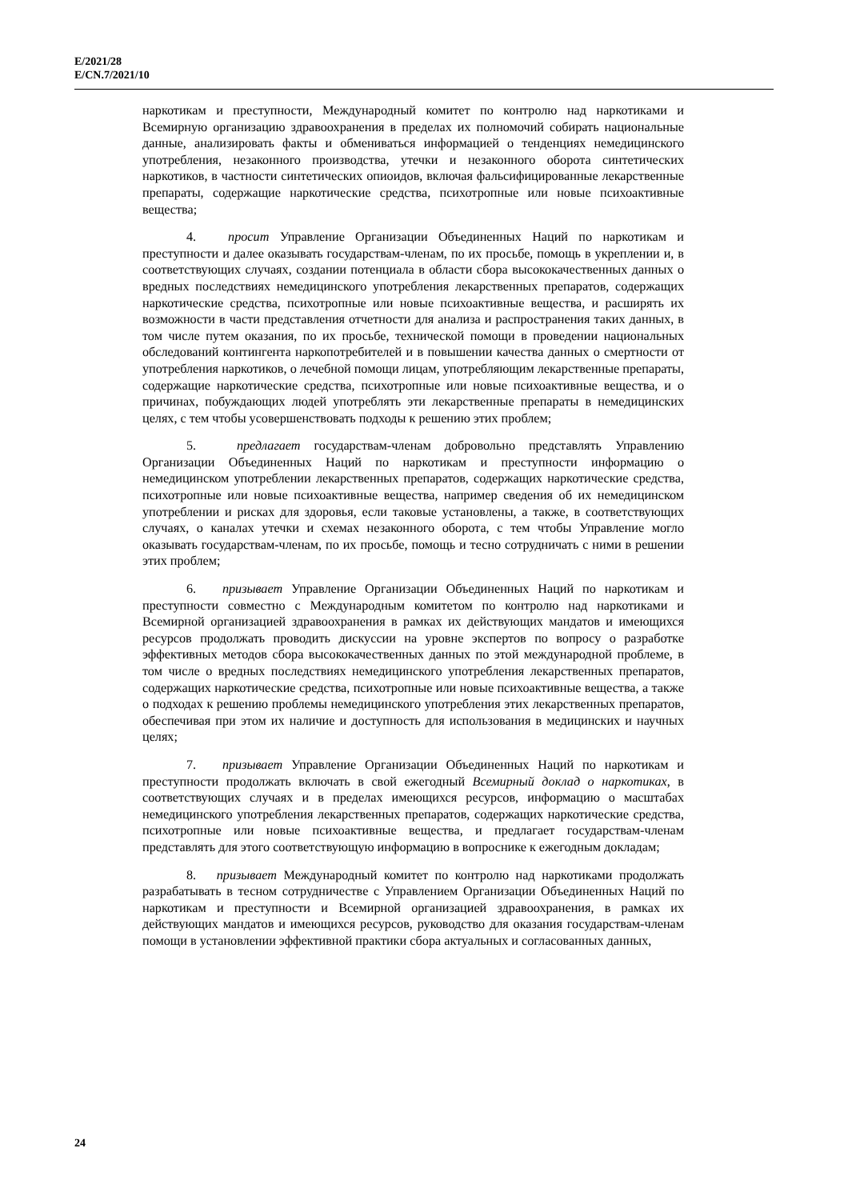E/2021/28
E/CN.7/2021/10
наркотикам и преступности, Международный комитет по контролю над наркотиками и Всемирную организацию здравоохранения в пределах их полномочий собирать национальные данные, анализировать факты и обмениваться информацией о тенденциях немедицинского употребления, незаконного производства, утечки и незаконного оборота синтетических наркотиков, в частности синтетических опиоидов, включая фальсифицированные лекарственные препараты, содержащие наркотические средства, психотропные или новые психоактивные вещества;
4. просит Управление Организации Объединенных Наций по наркотикам и преступности и далее оказывать государствам-членам, по их просьбе, помощь в укреплении и, в соответствующих случаях, создании потенциала в области сбора высококачественных данных о вредных последствиях немедицинского употребления лекарственных препаратов, содержащих наркотические средства, психотропные или новые психоактивные вещества, и расширять их возможности в части представления отчетности для анализа и распространения таких данных, в том числе путем оказания, по их просьбе, технической помощи в проведении национальных обследований контингента наркопотребителей и в повышении качества данных о смертности от употребления наркотиков, о лечебной помощи лицам, употребляющим лекарственные препараты, содержащие наркотические средства, психотропные или новые психоактивные вещества, и о причинах, побуждающих людей употреблять эти лекарственные препараты в немедицинских целях, с тем чтобы усовершенствовать подходы к решению этих проблем;
5. предлагает государствам-членам добровольно представлять Управлению Организации Объединенных Наций по наркотикам и преступности информацию о немедицинском употреблении лекарственных препаратов, содержащих наркотические средства, психотропные или новые психоактивные вещества, например сведения об их немедицинском употреблении и рисках для здоровья, если таковые установлены, а также, в соответствующих случаях, о каналах утечки и схемах незаконного оборота, с тем чтобы Управление могло оказывать государствам-членам, по их просьбе, помощь и тесно сотрудничать с ними в решении этих проблем;
6. призывает Управление Организации Объединенных Наций по наркотикам и преступности совместно с Международным комитетом по контролю над наркотиками и Всемирной организацией здравоохранения в рамках их действующих мандатов и имеющихся ресурсов продолжать проводить дискуссии на уровне экспертов по вопросу о разработке эффективных методов сбора высококачественных данных по этой международной проблеме, в том числе о вредных последствиях немедицинского употребления лекарственных препаратов, содержащих наркотические средства, психотропные или новые психоактивные вещества, а также о подходах к решению проблемы немедицинского употребления этих лекарственных препаратов, обеспечивая при этом их наличие и доступность для использования в медицинских и научных целях;
7. призывает Управление Организации Объединенных Наций по наркотикам и преступности продолжать включать в свой ежегодный Всемирный доклад о наркотиках, в соответствующих случаях и в пределах имеющихся ресурсов, информацию о масштабах немедицинского употребления лекарственных препаратов, содержащих наркотические средства, психотропные или новые психоактивные вещества, и предлагает государствам-членам представлять для этого соответствующую информацию в вопроснике к ежегодным докладам;
8. призывает Международный комитет по контролю над наркотиками продолжать разрабатывать в тесном сотрудничестве с Управлением Организации Объединенных Наций по наркотикам и преступности и Всемирной организацией здравоохранения, в рамках их действующих мандатов и имеющихся ресурсов, руководство для оказания государствам-членам помощи в установлении эффективной практики сбора актуальных и согласованных данных,
24